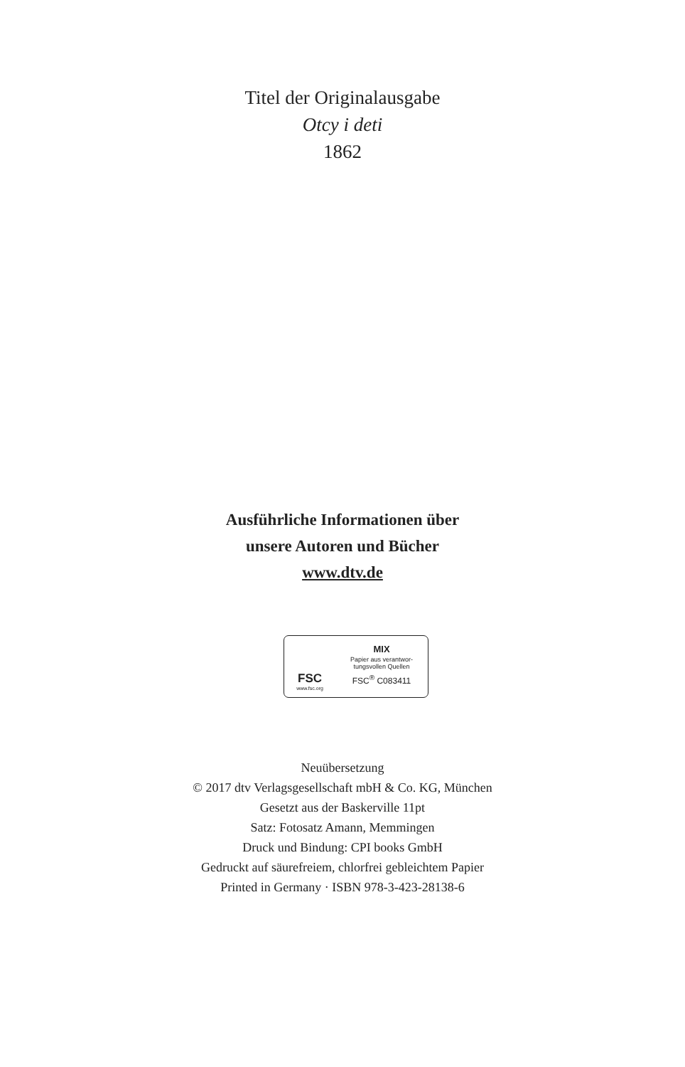Titel der Originalausgabe
Otcy i deti
1862
Ausführliche Informationen über
unsere Autoren und Bücher
www.dtv.de
FSC
www.fsc.org
MIX
Papier aus verantwor-
tungsvollen Quellen
FSC<sup>®</sup> C083411
Neuübersetzung
© 2017 dtv Verlagsgesellschaft mbH & Co. KG, München
Gesetzt aus der Baskerville 11pt
Satz: Fotosatz Amann, Memmingen
Druck und Bindung: CPI books GmbH
Gedruckt auf säurefreiem, chlorfrei gebleichtem Papier
Printed in Germany · ISBN 978-3-423-28138-6